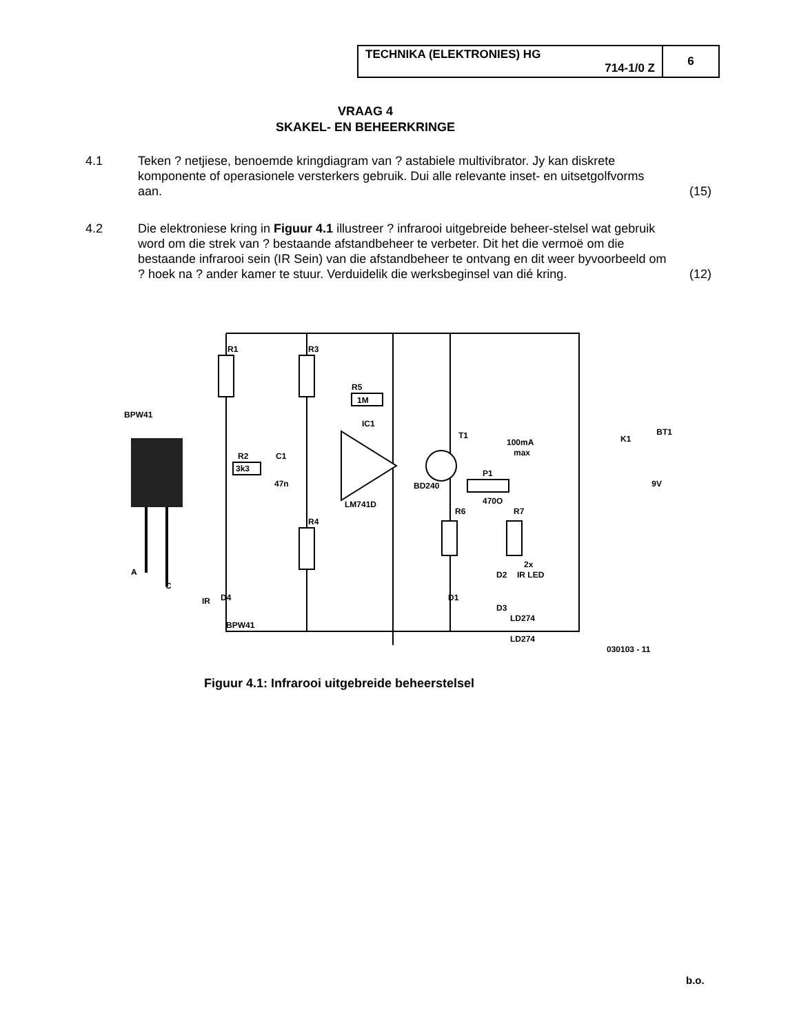| TECHNIKA (ELEKTRONIES) HG 714-1/0 Z | 6 |
VRAAG 4
SKAKEL- EN BEHEERKRINGE
4.1 Teken ? netjiese, benoemde kringdiagram van ? astabiele multivibrator. Jy kan diskrete komponente of operasionele versterkers gebruik. Dui alle relevante inset- en uitsetgolfvorms aan.
(15)
4.2 Die elektroniese kring in Figuur 4.1 illustreer ? infrarooi uitgebreide beheer-stelsel wat gebruik word om die strek van ? bestaande afstandbeheer te verbeter. Dit het die vermoë om die bestaande infrarooi sein (IR Sein) van die afstandbeheer te ontvang en dit weer byvoorbeeld om ? hoek na ? ander kamer te stuur. Verduidelik die werksbeginsel van dié kring.
(12)
R1
R3
R5
1M
IC1
BPW41
3k3
R2
C1
47n
LM741D
R4
T1
BD240
P1
470O
R6
R7
100mA
max
K1
BT1
9V
2x
IR LED
D2
D1
LD274
LD274
D3
D4
IR
BPW41
A
C
030103 - 11
Figuur 4.1: Infrarooi uitgebreide beheerstelsel
b.o.